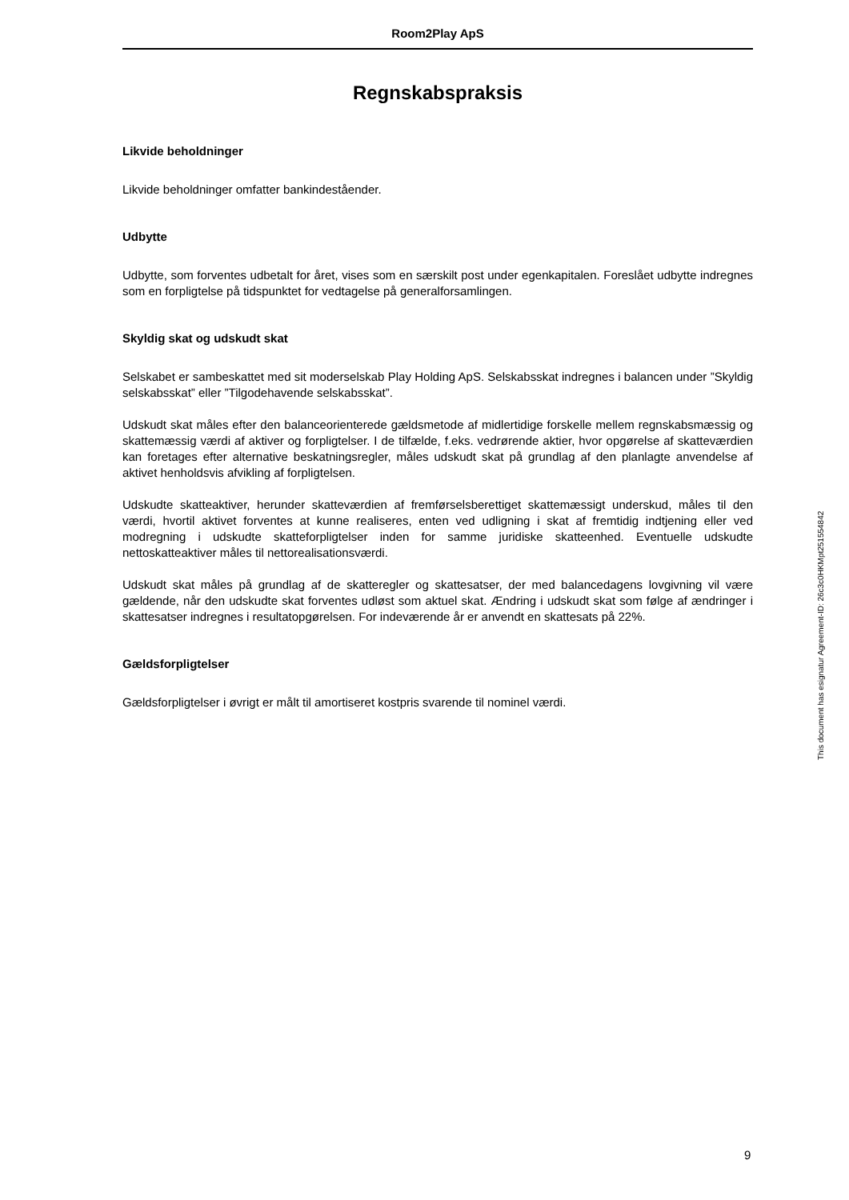Room2Play ApS
Regnskabspraksis
Likvide beholdninger
Likvide beholdninger omfatter bankindeståender.
Udbytte
Udbytte, som forventes udbetalt for året, vises som en særskilt post under egenkapitalen. Foreslået udbytte indregnes som en forpligtelse på tidspunktet for vedtagelse på generalforsamlingen.
Skyldig skat og udskudt skat
Selskabet er sambeskattet med sit moderselskab Play Holding ApS. Selskabsskat indregnes i balancen under ”Skyldig selskabsskat” eller ”Tilgodehavende selskabsskat”.
Udskudt skat måles efter den balanceorienterede gældsmetode af midlertidige forskelle mellem regnskabsmæssig og skattemæssig værdi af aktiver og forpligtelser. I de tilfælde, f.eks. vedrørende aktier, hvor opgørelse af skatteværdien kan foretages efter alternative beskatningsregler, måles udskudt skat på grundlag af den planlagte anvendelse af aktivet henholdsvis afvikling af forpligtelsen.
Udskudte skatteaktiver, herunder skatteværdien af fremførselsberettiget skattemæssigt underskud, måles til den værdi, hvortil aktivet forventes at kunne realiseres, enten ved udligning i skat af fremtidig indtjening eller ved modregning i udskudte skatteforpligtelser inden for samme juridiske skatteenhed. Eventuelle udskudte nettoskatteaktiver måles til nettorealisationsværdi.
Udskudt skat måles på grundlag af de skatteregler og skattesatser, der med balancedagens lovgivning vil være gældende, når den udskudte skat forventes udløst som aktuel skat. Ændring i udskudt skat som følge af ændringer i skattesatser indregnes i resultatopgørelsen. For indeværende år er anvendt en skattesats på 22%.
Gældsforpligtelser
Gældsforpligtelser i øvrigt er målt til amortiseret kostpris svarende til nominel værdi.
This document has esignatur Agreement-ID: 26c3c0HKMpt251554842
9